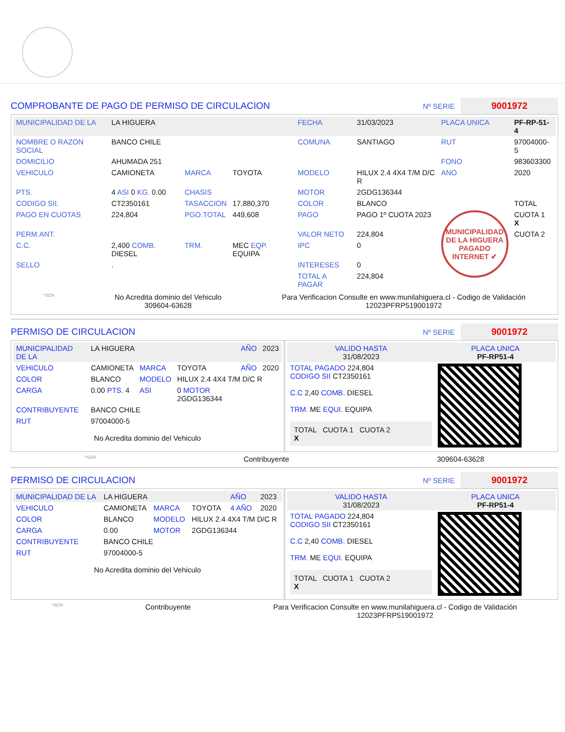COMPROBANTE DE PAGO DE PERMISO DE CIRCULACION Nº SERIE 9001972
| MUNICIPALIDAD DE LA | LA HIGUERA | | | FECHA | 31/03/2023 | PLACA UNICA | PF-RP-51-4 |
| NOMBRE O RAZON SOCIAL | BANCO CHILE | | | COMUNA | SANTIAGO | RUT | 97004000-5 |
| DOMICILIO | AHUMADA 251 | | | | | FONO | 983603300 |
| VEHICULO | CAMIONETA | MARCA | TOYOTA | MODELO | HILUX 2.4 4X4 T/M D/C R | ANO | 2020 |
| PTS. | 4 ASI 0 KG. 0.00 | CHASIS | | MOTOR | 2GDG136344 | | |
| CODIGO SII. | CT2350161 | TASACCION | 17,880,370 | COLOR | BLANCO | | TOTAL |
| PAGO EN CUOTAS | 224,804 | PGO.TOTAL | 449,608 | PAGO | PAGO 1º CUOTA 2023 | MUNICIPALIDAD DE LA HIGUERA PAGADO INTERNET ✔ | CUOTA 1 X |
| PERM.ANT. | | | | VALOR NETO | 224,804 | | CUOTA 2 |
| C.C. | 2,400 COMB. DIESEL | TRM. | MEC EQP. EQUIPA | IPC | 0 | | |
| SELLO | . | | | INTERESES | 0 | | |
| | | | | TOTAL A PAGAR | 224,804 | | |
*SCH
No Acredita dominio del Vehiculo
309604-63628
Para Verificacion Consulte en www.munilahiguera.cl - Codigo de Validación
12023PFRP519001972
PERMISO DE CIRCULACION Nº SERIE 9001972
| MUNICIPALIDAD DE LA | LA HIGUERA | | | AÑO | 2023 |
| VEHICULO | CAMIONETA | MARCA | TOYOTA | AÑO | 2020 |
| COLOR | BLANCO | MODELO | HILUX 2.4 4X4 T/M D/C R | | |
| CARGA | 0.00 PTS. 4 | ASI | 0 MOTOR 2GDG136344 | | |
| CONTRIBUYENTE | BANCO CHILE | | | | |
| RUT | 97004000-5 | | | | |
No Acredita dominio del Vehiculo
| VALIDO HASTA 31/08/2023 | PLACA UNICA PF-RP51-4 |
| TOTAL PAGADO 224,804 CODIGO SII CT2350161 C.C 2,40 COMB. DIESEL TRM. ME EQUI. EQUIPA TOTAL CUOTA 1 CUOTA 2 X | |
*SCH Contribuyente 309604-63628
PERMISO DE CIRCULACION Nº SERIE 9001972
| MUNICIPALIDAD DE LA | LA HIGUERA | | | AÑO | 2023 |
| VEHICULO | CAMIONETA | MARCA | TOYOTA | 4 AÑO | 2020 |
| COLOR | BLANCO | MODELO | HILUX 2.4 4X4 T/M D/C R | | |
| CARGA | 0.00 | MOTOR | 2GDG136344 | | |
| CONTRIBUYENTE | BANCO CHILE | | | | |
| RUT | 97004000-5 | | | | |
No Acredita dominio del Vehiculo
| VALIDO HASTA 31/08/2023 | PLACA UNICA PF-RP51-4 |
| TOTAL PAGADO 224,804 CODIGO SII CT2350161 C.C 2,40 COMB. DIESEL TRM. ME EQUI. EQUIPA TOTAL CUOTA 1 CUOTA 2 X | |
*SCH Contribuyente Para Verificacion Consulte en www.munilahiguera.cl - Codigo de Validación
12023PFRP519001972